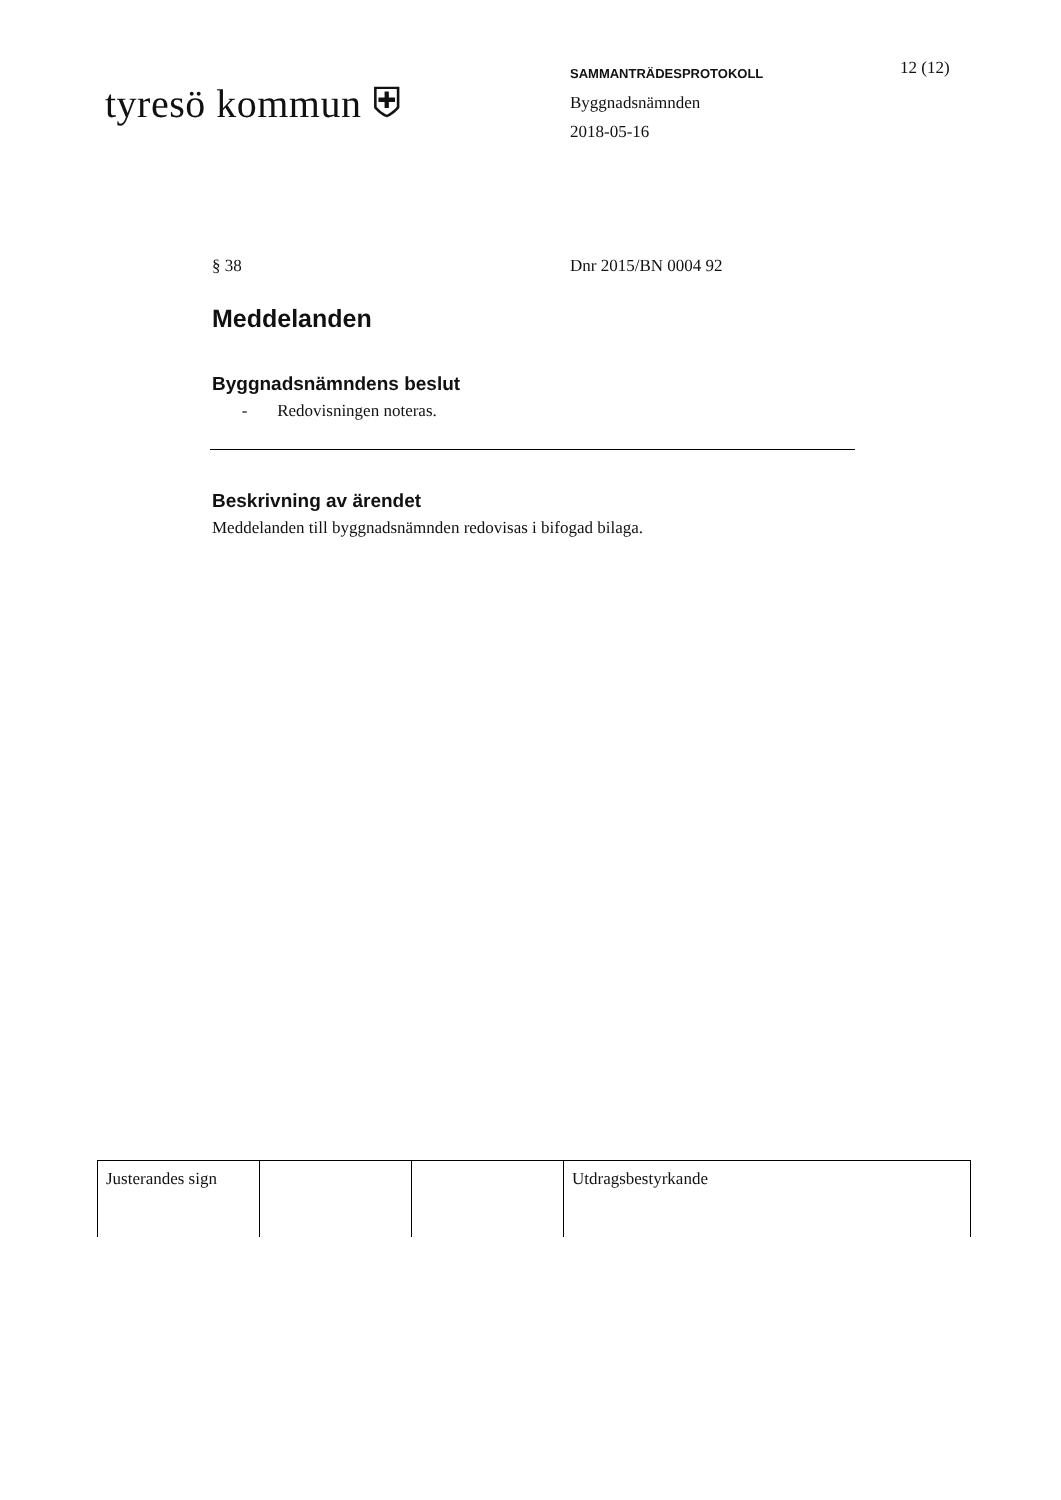tyresö kommun ⛨
SAMMANTRÄDESPROTOKOLL
Byggnadsnämnden
2018-05-16
12 (12)
§ 38 Dnr 2015/BN 0004 92
Meddelanden
Byggnadsnämndens beslut
- Redovisningen noteras.
Beskrivning av ärendet
Meddelanden till byggnadsnämnden redovisas i bifogad bilaga.
| Justerandes sign | | | Utdragsbestyrkande |